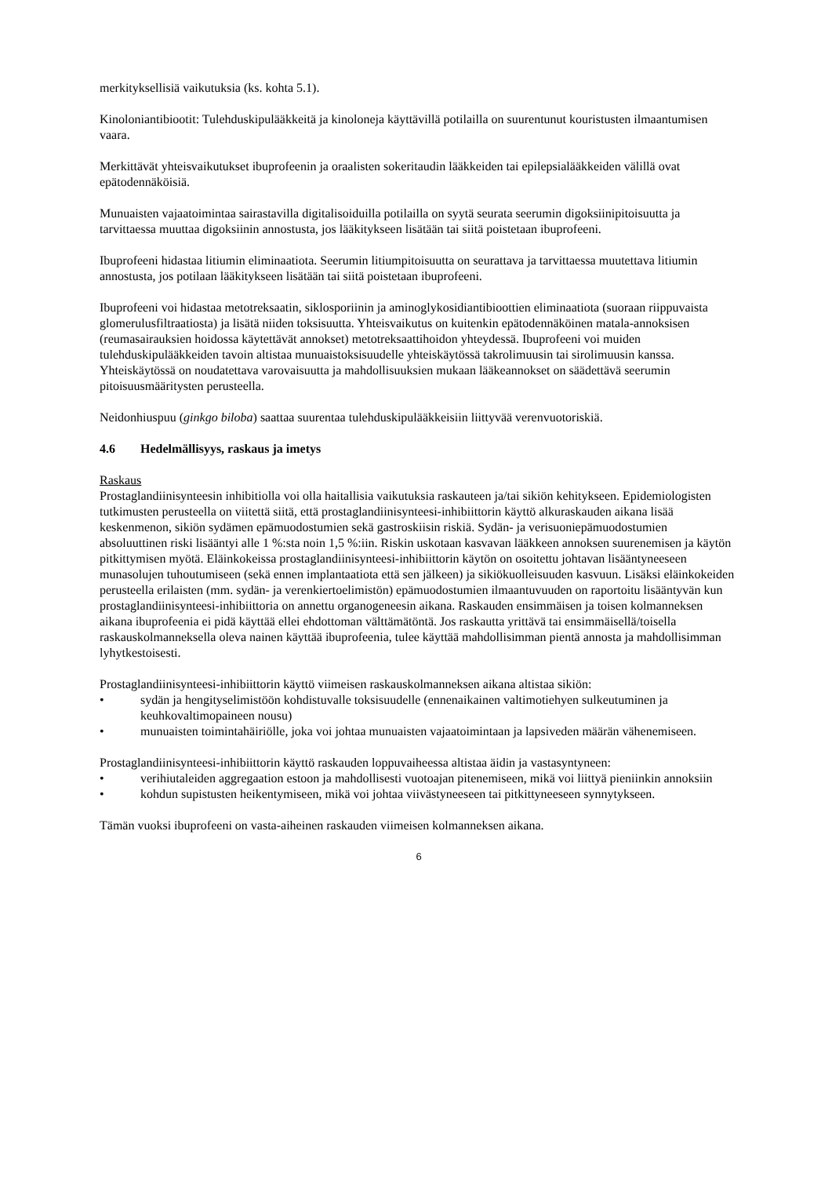merkityksellisiä vaikutuksia (ks. kohta 5.1).
Kinoloniantibiootit: Tulehduskipulääkkeitä ja kinoloneja käyttävillä potilailla on suurentunut kouristusten ilmaantumisen vaara.
Merkittävät yhteisvaikutukset ibuprofeenin ja oraalisten sokeritaudin lääkkeiden tai epilepsialääkkeiden välillä ovat epätodennäköisiä.
Munuaisten vajaatoimintaa sairastavilla digitalisoiduilla potilailla on syytä seurata seerumin digoksiinipitoisuutta ja tarvittaessa muuttaa digoksiinin annostusta, jos lääkitykseen lisätään tai siitä poistetaan ibuprofeeni.
Ibuprofeeni hidastaa litiumin eliminaatiota. Seerumin litiumpitoisuutta on seurattava ja tarvittaessa muutettava litiumin annostusta, jos potilaan lääkitykseen lisätään tai siitä poistetaan ibuprofeeni.
Ibuprofeeni voi hidastaa metotreksaatin, siklosporiinin ja aminoglykosidiantibioottien eliminaatiota (suoraan riippuvaista glomerulusfiltraatiosta) ja lisätä niiden toksisuutta. Yhteisvaikutus on kuitenkin epätodennäköinen matala-annoksisen (reumasairauksien hoidossa käytettävät annokset) metotreksaattihoidon yhteydessä. Ibuprofeeni voi muiden tulehduskipulääkkeiden tavoin altistaa munuaistoksisuudelle yhteiskäytössä takrolimuusin tai sirolimuusin kanssa. Yhteiskäytössä on noudatettava varovaisuutta ja mahdollisuuksien mukaan lääkeannokset on säädettävä seerumin pitoisuusmääritysten perusteella.
Neidonhiuspuu (ginkgo biloba) saattaa suurentaa tulehduskipulääkkeisiin liittyvää verenvuotoriskiä.
4.6 Hedelmällisyys, raskaus ja imetys
Raskaus
Prostaglandiinisynteesin inhibitiolla voi olla haitallisia vaikutuksia raskauteen ja/tai sikiön kehitykseen. Epidemiologisten tutkimusten perusteella on viitettä siitä, että prostaglandiinisynteesi-inhibiittorin käyttö alkuraskauden aikana lisää keskenmenon, sikiön sydämen epämuodostumien sekä gastroskiisin riskiä. Sydän- ja verisuoniepämuodostumien absoluuttinen riski lisääntyi alle 1 %:sta noin 1,5 %:iin. Riskin uskotaan kasvavan lääkkeen annoksen suurenemisen ja käytön pitkittymisen myötä. Eläinkokeissa prostaglandiinisynteesi-inhibiittorin käytön on osoitettu johtavan lisääntyneeseen munasolujen tuhoutumiseen (sekä ennen implantaatiota että sen jälkeen) ja sikiökuolleisuuden kasvuun. Lisäksi eläinkokeiden perusteella erilaisten (mm. sydän- ja verenkiertoelimistön) epämuodostumien ilmaantuvuuden on raportoitu lisääntyvän kun prostaglandiinisynteesi-inhibiittoria on annettu organogeneesin aikana. Raskauden ensimmäisen ja toisen kolmanneksen aikana ibuprofeenia ei pidä käyttää ellei ehdottoman välttämätöntä. Jos raskautta yrittävä tai ensimmäisellä/toisella raskauskolmanneksella oleva nainen käyttää ibuprofeenia, tulee käyttää mahdollisimman pientä annosta ja mahdollisimman lyhytkestoisesti.
Prostaglandiinisynteesi-inhibiittorin käyttö viimeisen raskauskolmanneksen aikana altistaa sikiön:
• sydän ja hengityselimistöön kohdistuvalle toksisuudelle (ennenaikainen valtimotiehyen sulkeutuminen ja keuhkovaltimopaineen nousu)
• munuaisten toimintahäiriölle, joka voi johtaa munuaisten vajaatoimintaan ja lapsiveden määrän vähenemiseen.
Prostaglandiinisynteesi-inhibiittorin käyttö raskauden loppuvaiheessa altistaa äidin ja vastasyntyneen:
• verihiutaleiden aggregaation estoon ja mahdollisesti vuotoajan pitenemiseen, mikä voi liittyä pieniinkin annoksiin
• kohdun supistusten heikentymiseen, mikä voi johtaa viivästyneeseen tai pitkittyneeseen synnytykseen.
Tämän vuoksi ibuprofeeni on vasta-aiheinen raskauden viimeisen kolmanneksen aikana.
6